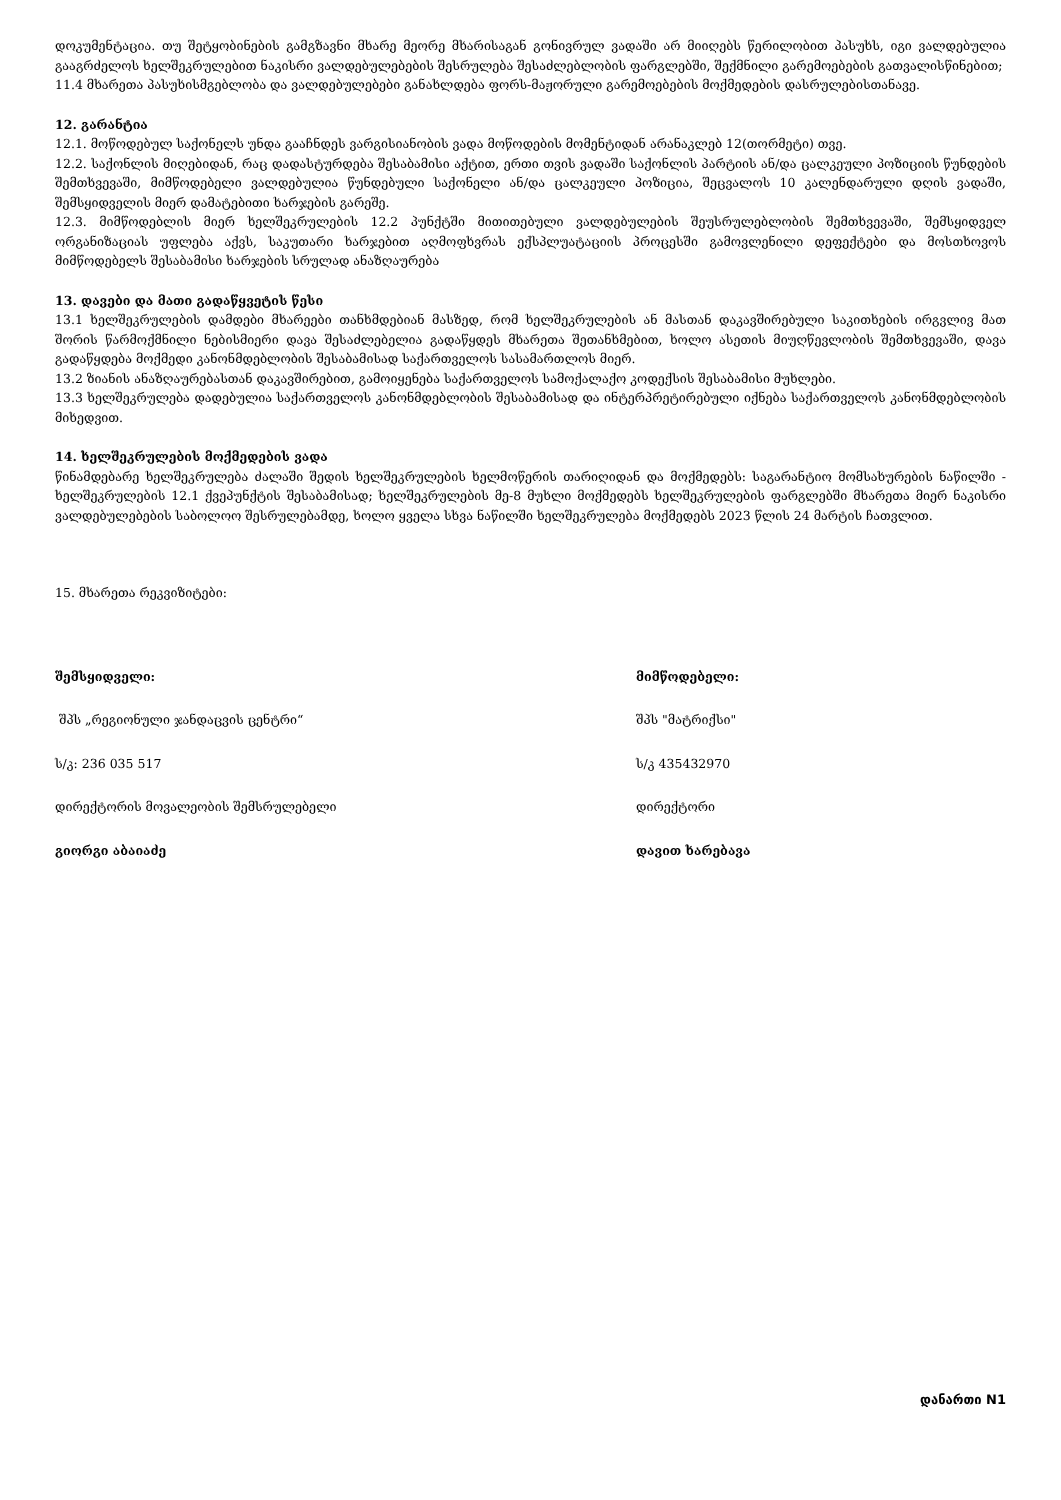დოკუმენტაცია. თუ შეტყობინების გამგზავნი მხარე მეორე მხარისაგან გონივრულ ვადაში არ მიიღებს წერილობით პასუხს, იგი ვალდებულია გააგრძელოს ხელშეკრულებით ნაკისრი ვალდებულებების შესრულება შესაძლებლობის ფარგლებში, შექმნილი გარემოებების გათვალისწინებით;
11.4 მხარეთა პასუხისმგებლობა და ვალდებულებები განახლდება ფორს-მაჟორული გარემოებების მოქმედების დასრულებისთანავე.
12. გარანტია
12.1. მოწოდებულ საქონელს უნდა გააჩნდეს ვარგისიანობის ვადა მოწოდების მომენტიდან არანაკლებ 12(თორმეტი) თვე.
12.2. საქონლის მიღებიდან, რაც დადასტურდება შესაბამისი აქტით, ერთი თვის ვადაში საქონლის პარტიის ან/და ცალკეული პოზიციის წუნდების შემთხვევაში, მიმწოდებელი ვალდებულია წუნდებული საქონელი ან/და ცალკეული პოზიცია, შეცვალოს 10 კალენდარული დღის ვადაში, შემსყიდველის მიერ დამატებითი ხარჯების გარეშე.
12.3. მიმწოდებლის მიერ ხელშეკრულების 12.2 პუნქტში მითითებული ვალდებულების შეუსრულებლობის შემთხვევაში, შემსყიდველ ორგანიზაციას უფლება აქვს, საკუთარი ხარჯებით აღმოფხვრას ექსპლუატაციის პროცესში გამოვლენილი დეფექტები და მოსთხოვოს მიმწოდებელს შესაბამისი ხარჯების სრულად ანაზღაურება
13. დავები და მათი გადაწყვეტის წესი
13.1 ხელშეკრულების დამდები მხარეები თანხმდებიან მასზედ, რომ ხელშეკრულების ან მასთან დაკავშირებული საკითხების ირგვლივ მათ შორის წარმოქმნილი ნებისმიერი დავა შესაძლებელია გადაწყდეს მხარეთა შეთანხმებით, ხოლო ასეთის მიუღწევლობის შემთხვევაში, დავა გადაწყდება მოქმედი კანონმდებლობის შესაბამისად საქართველოს სასამართლოს მიერ.
13.2 ზიანის ანაზღაურებასთან დაკავშირებით, გამოიყენება საქართველოს სამოქალაქო კოდექსის შესაბამისი მუხლები.
13.3 ხელშეკრულება დადებულია საქართველოს კანონმდებლობის შესაბამისად და ინტერპრეტირებული იქნება საქართველოს კანონმდებლობის მიხედვით.
14. ხელშეკრულების მოქმედების ვადა
წინამდებარე ხელშეკრულება ძალაში შედის ხელშეკრულების ხელმოწერის თარიღიდან და მოქმედებს: საგარანტიო მომსახურების ნაწილში - ხელშეკრულების 12.1 ქვეპუნქტის შესაბამისად; ხელშეკრულების მე-8 მუხლი მოქმედებს ხელშეკრულების ფარგლებში მხარეთა მიერ ნაკისრი ვალდებულებების საბოლოო შესრულებამდე, ხოლო ყველა სხვა ნაწილში ხელშეკრულება მოქმედებს 2023 წლის 24 მარტის ჩათვლით.
15. მხარეთა რეკვიზიტები:
შემსყიდველი:
შპს „რეგიონული ჯანდაცვის ცენტრი“
ს/კ: 236 035 517
დირექტორის მოვალეობის შემსრულებელი
გიორგი აბაიაძე
მიმწოდებელი:
შპს "მატრიქსი"
ს/კ 435432970
დირექტორი
დავით ხარებავა
დანართი N1